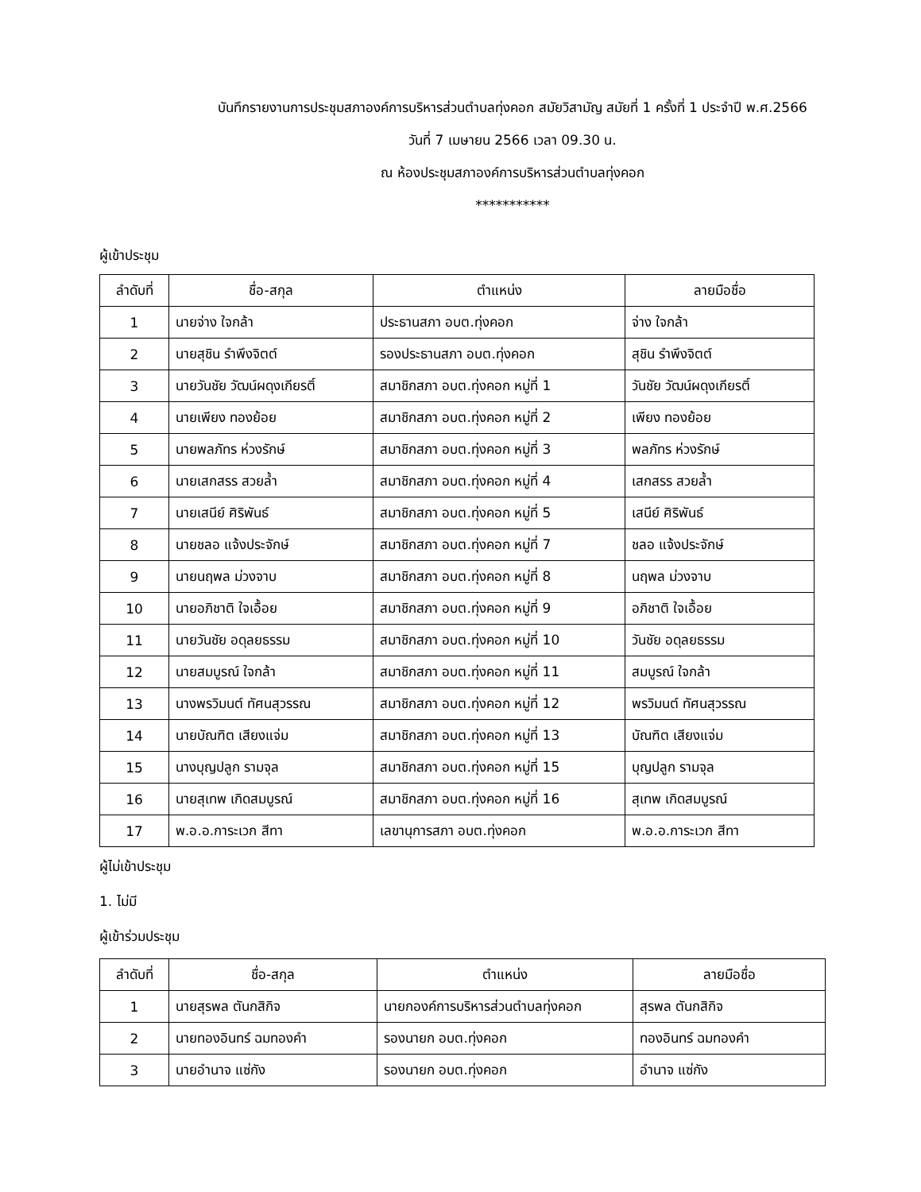บันทึกรายงานการประชุมสภาองค์การบริหารส่วนตำบลทุ่งคอก สมัยวิสามัญ สมัยที่ 1 ครั้งที่ 1 ประจำปี พ.ศ.2566
วันที่ 7 เมษายน 2566 เวลา 09.30 น.
ณ ห้องประชุมสภาองค์การบริหารส่วนตำบลทุ่งคอก
***********
ผู้เข้าประชุม
| ลำดับที่ | ชื่อ-สกุล | ตำแหน่ง | ลายมือชื่อ |
| --- | --- | --- | --- |
| 1 | นายจ่าง ใจกล้า | ประธานสภา อบต.ทุ่งคอก | จ่าง ใจกล้า |
| 2 | นายสุชิน รำพึงจิตต์ | รองประธานสภา อบต.ทุ่งคอก | สุชิน รำพึงจิตต์ |
| 3 | นายวันชัย วัฒน์ผดุงเกียรติ์ | สมาชิกสภา อบต.ทุ่งคอก หมู่ที่ 1 | วันชัย วัฒน์ผดุงเกียรติ์ |
| 4 | นายเพียง ทองย้อย | สมาชิกสภา อบต.ทุ่งคอก หมู่ที่ 2 | เพียง ทองย้อย |
| 5 | นายพลภัทร ห่วงรักษ์ | สมาชิกสภา อบต.ทุ่งคอก หมู่ที่ 3 | พลภัทร ห่วงรักษ์ |
| 6 | นายเสกสรร สวยล้ำ | สมาชิกสภา อบต.ทุ่งคอก หมู่ที่ 4 | เสกสรร สวยล้ำ |
| 7 | นายเสนีย์ ศิริพันธ์ | สมาชิกสภา อบต.ทุ่งคอก หมู่ที่ 5 | เสนีย์ ศิริพันธ์ |
| 8 | นายชลอ แจ้งประจักษ์ | สมาชิกสภา อบต.ทุ่งคอก หมู่ที่ 7 | ชลอ แจ้งประจักษ์ |
| 9 | นายนฤพล ม่วงจาบ | สมาชิกสภา อบต.ทุ่งคอก หมู่ที่ 8 | นฤพล ม่วงจาบ |
| 10 | นายอภิชาติ ใจเอื้อย | สมาชิกสภา อบต.ทุ่งคอก หมู่ที่ 9 | อภิชาติ ใจเอื้อย |
| 11 | นายวันชัย อดุลยธรรม | สมาชิกสภา อบต.ทุ่งคอก หมู่ที่ 10 | วันชัย อดุลยธรรม |
| 12 | นายสมบูรณ์ ใจกล้า | สมาชิกสภา อบต.ทุ่งคอก หมู่ที่ 11 | สมบูรณ์ ใจกล้า |
| 13 | นางพรวิมนต์ ทัศนสุวรรณ | สมาชิกสภา อบต.ทุ่งคอก หมู่ที่ 12 | พรวิมนต์ ทัศนสุวรรณ |
| 14 | นายบัณฑิต เสียงแจ่ม | สมาชิกสภา อบต.ทุ่งคอก หมู่ที่ 13 | บัณฑิต เสียงแจ่ม |
| 15 | นางบุญปลูก รามจุล | สมาชิกสภา อบต.ทุ่งคอก หมู่ที่ 15 | บุญปลูก รามจุล |
| 16 | นายสุเทพ เกิดสมบูรณ์ | สมาชิกสภา อบต.ทุ่งคอก หมู่ที่ 16 | สุเทพ เกิดสมบูรณ์ |
| 17 | พ.อ.อ.การะเวก สีทา | เลขานุการสภา อบต.ทุ่งคอก | พ.อ.อ.การะเวก สีทา |
ผู้ไม่เข้าประชุม
1. ไม่มี
ผู้เข้าร่วมประชุม
| ลำดับที่ | ชื่อ-สกุล | ตำแหน่ง | ลายมือชื่อ |
| --- | --- | --- | --- |
| 1 | นายสุรพล ตันกสิกิจ | นายกองค์การบริหารส่วนตำบลทุ่งคอก | สุรพล ตันกสิกิจ |
| 2 | นายทองอินทร์ ฉมทองคำ | รองนายก อบต.ทุ่งคอก | ทองอินทร์ ฉมทองคำ |
| 3 | นายอำนาจ แซ่กัง | รองนายก อบต.ทุ่งคอก | อำนาจ แซ่กัง |